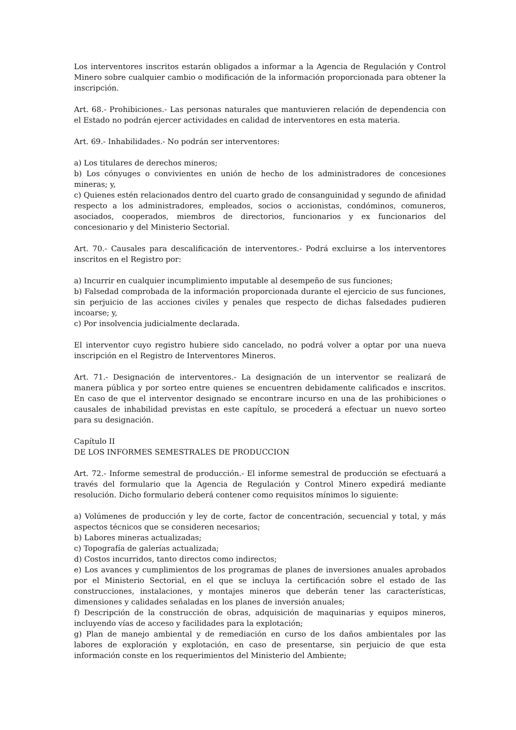Los interventores inscritos estarán obligados a informar a la Agencia de Regulación y Control Minero sobre cualquier cambio o modificación de la información proporcionada para obtener la inscripción.
Art. 68.- Prohibiciones.- Las personas naturales que mantuvieren relación de dependencia con el Estado no podrán ejercer actividades en calidad de interventores en esta materia.
Art. 69.- Inhabilidades.- No podrán ser interventores:
a) Los titulares de derechos mineros;
b) Los cónyuges o convivientes en unión de hecho de los administradores de concesiones mineras; y,
c) Quienes estén relacionados dentro del cuarto grado de consanguinidad y segundo de afinidad respecto a los administradores, empleados, socios o accionistas, condóminos, comuneros, asociados, cooperados, miembros de directorios, funcionarios y ex funcionarios del concesionario y del Ministerio Sectorial.
Art. 70.- Causales para descalificación de interventores.- Podrá excluirse a los interventores inscritos en el Registro por:
a) Incurrir en cualquier incumplimiento imputable al desempeño de sus funciones;
b) Falsedad comprobada de la información proporcionada durante el ejercicio de sus funciones, sin perjuicio de las acciones civiles y penales que respecto de dichas falsedades pudieren incoarse; y,
c) Por insolvencia judicialmente declarada.
El interventor cuyo registro hubiere sido cancelado, no podrá volver a optar por una nueva inscripción en el Registro de Interventores Mineros.
Art. 71.- Designación de interventores.- La designación de un interventor se realizará de manera pública y por sorteo entre quienes se encuentren debidamente calificados e inscritos. En caso de que el interventor designado se encontrare incurso en una de las prohibiciones o causales de inhabilidad previstas en este capítulo, se procederá a efectuar un nuevo sorteo para su designación.
Capítulo II
DE LOS INFORMES SEMESTRALES DE PRODUCCION
Art. 72.- Informe semestral de producción.- El informe semestral de producción se efectuará a través del formulario que la Agencia de Regulación y Control Minero expedirá mediante resolución. Dicho formulario deberá contener como requisitos mínimos lo siguiente:
a) Volúmenes de producción y ley de corte, factor de concentración, secuencial y total, y más aspectos técnicos que se consideren necesarios;
b) Labores mineras actualizadas;
c) Topografía de galerías actualizada;
d) Costos incurridos, tanto directos como indirectos;
e) Los avances y cumplimientos de los programas de planes de inversiones anuales aprobados por el Ministerio Sectorial, en el que se incluya la certificación sobre el estado de las construcciones, instalaciones, y montajes mineros que deberán tener las características, dimensiones y calidades señaladas en los planes de inversión anuales;
f) Descripción de la construcción de obras, adquisición de maquinarias y equipos mineros, incluyendo vías de acceso y facilidades para la explotación;
g) Plan de manejo ambiental y de remediación en curso de los daños ambientales por las labores de exploración y explotación, en caso de presentarse, sin perjuicio de que esta información conste en los requerimientos del Ministerio del Ambiente;